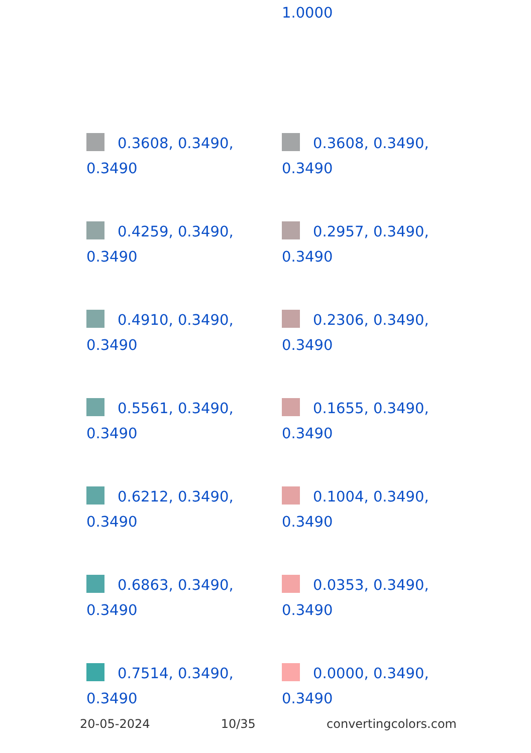1.0000
0.3608, 0.3490, 0.3490
0.3608, 0.3490, 0.3490
0.4259, 0.3490, 0.3490
0.2957, 0.3490, 0.3490
0.4910, 0.3490, 0.3490
0.2306, 0.3490, 0.3490
0.5561, 0.3490, 0.3490
0.1655, 0.3490, 0.3490
0.6212, 0.3490, 0.3490
0.1004, 0.3490, 0.3490
0.6863, 0.3490, 0.3490
0.0353, 0.3490, 0.3490
0.7514, 0.3490, 0.3490
0.0000, 0.3490, 0.3490
20-05-2024 10/35 convertingcolors.com